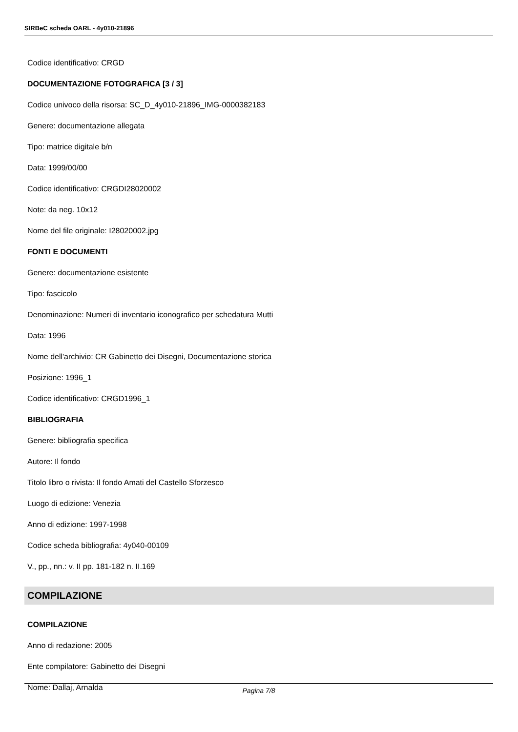SIRBeC scheda OARL - 4y010-21896
Codice identificativo: CRGD
DOCUMENTAZIONE FOTOGRAFICA [3 / 3]
Codice univoco della risorsa: SC_D_4y010-21896_IMG-0000382183
Genere: documentazione allegata
Tipo: matrice digitale b/n
Data: 1999/00/00
Codice identificativo: CRGDI28020002
Note: da neg. 10x12
Nome del file originale: I28020002.jpg
FONTI E DOCUMENTI
Genere: documentazione esistente
Tipo: fascicolo
Denominazione: Numeri di inventario iconografico per schedatura Mutti
Data: 1996
Nome dell'archivio: CR Gabinetto dei Disegni, Documentazione storica
Posizione: 1996_1
Codice identificativo: CRGD1996_1
BIBLIOGRAFIA
Genere: bibliografia specifica
Autore: Il fondo
Titolo libro o rivista: Il fondo Amati del Castello Sforzesco
Luogo di edizione: Venezia
Anno di edizione: 1997-1998
Codice scheda bibliografia: 4y040-00109
V., pp., nn.: v. II pp. 181-182 n. II.169
COMPILAZIONE
COMPILAZIONE
Anno di redazione: 2005
Ente compilatore: Gabinetto dei Disegni
Nome: Dallaj, Arnalda
Pagina 7/8